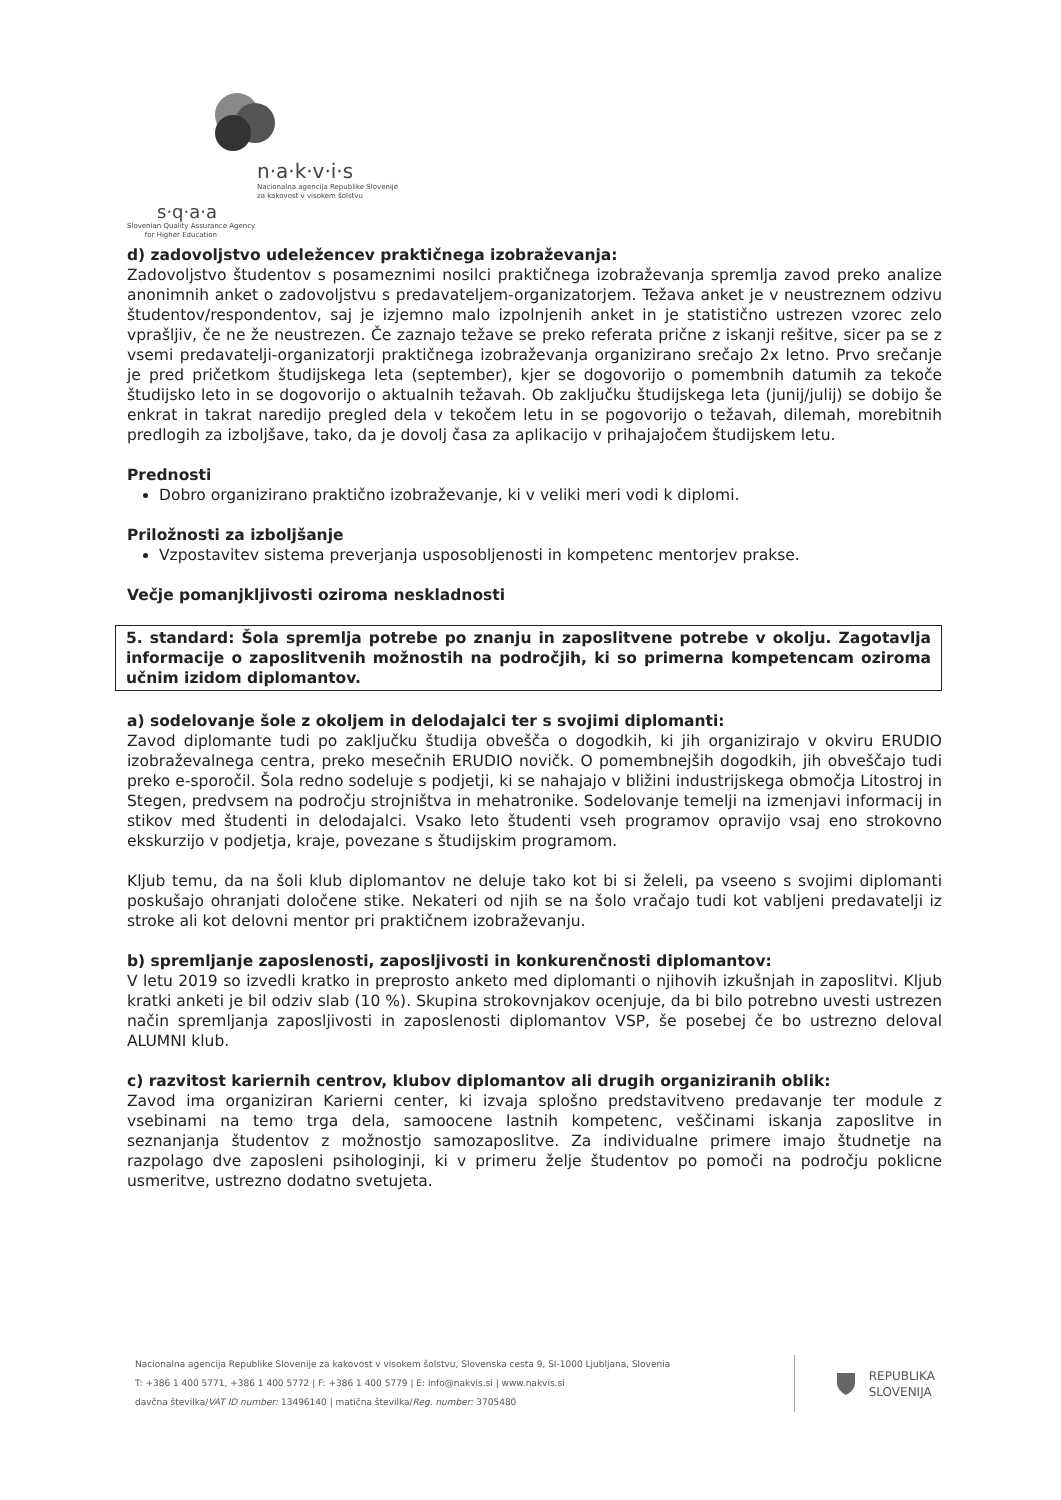n·a·k·v·i·s
Nacionalna agencija Republike Slovenije
za kakovost v visokem šolstvu
s·q·a·a
Slovenian Quality Assurance Agency
for Higher Education
d) zadovoljstvo udeležencev praktičnega izobraževanja:
Zadovoljstvo študentov s posameznimi nosilci praktičnega izobraževanja spremlja zavod preko analize anonimnih anket o zadovoljstvu s predavateljem-organizatorjem. Težava anket je v neustreznem odzivu študentov/respondentov, saj je izjemno malo izpolnjenih anket in je statistično ustrezen vzorec zelo vprašljiv, če ne že neustrezen. Če zaznajo težave se preko referata prične z iskanji rešitve, sicer pa se z vsemi predavatelji-organizatorji praktičnega izobraževanja organizirano srečajo 2x letno. Prvo srečanje je pred pričetkom študijskega leta (september), kjer se dogovorijo o pomembnih datumih za tekoče študijsko leto in se dogovorijo o aktualnih težavah. Ob zaključku študijskega leta (junij/julij) se dobijo še enkrat in takrat naredijo pregled dela v tekočem letu in se pogovorijo o težavah, dilemah, morebitnih predlogih za izboljšave, tako, da je dovolj časa za aplikacijo v prihajajočem študijskem letu.
Prednosti
Dobro organizirano praktično izobraževanje, ki v veliki meri vodi k diplomi.
Priložnosti za izboljšanje
Vzpostavitev sistema preverjanja usposobljenosti in kompetenc mentorjev prakse.
Večje pomanjkljivosti oziroma neskladnosti
5. standard: Šola spremlja potrebe po znanju in zaposlitvene potrebe v okolju. Zagotavlja informacije o zaposlitvenih možnostih na področjih, ki so primerna kompetencam oziroma učnim izidom diplomantov.
a) sodelovanje šole z okoljem in delodajalci ter s svojimi diplomanti:
Zavod diplomante tudi po zaključku študija obvešča o dogodkih, ki jih organizirajo v okviru ERUDIO izobraževalnega centra, preko mesečnih ERUDIO novičk. O pomembnejših dogodkih, jih obveščajo tudi preko e-sporočil. Šola redno sodeluje s podjetji, ki se nahajajo v bližini industrijskega območja Litostroj in Stegen, predvsem na področju strojništva in mehatronike. Sodelovanje temelji na izmenjavi informacij in stikov med študenti in delodajalci. Vsako leto študenti vseh programov opravijo vsaj eno strokovno ekskurzijo v podjetja, kraje, povezane s študijskim programom.
Kljub temu, da na šoli klub diplomantov ne deluje tako kot bi si želeli, pa vseeno s svojimi diplomanti poskušajo ohranjati določene stike. Nekateri od njih se na šolo vračajo tudi kot vabljeni predavatelji iz stroke ali kot delovni mentor pri praktičnem izobraževanju.
b) spremljanje zaposlenosti, zaposljivosti in konkurenčnosti diplomantov:
V letu 2019 so izvedli kratko in preprosto anketo med diplomanti o njihovih izkušnjah in zaposlitvi. Kljub kratki anketi je bil odziv slab (10 %). Skupina strokovnjakov ocenjuje, da bi bilo potrebno uvesti ustrezen način spremljanja zaposljivosti in zaposlenosti diplomantov VSP, še posebej če bo ustrezno deloval ALUMNI klub.
c) razvitost kariernih centrov, klubov diplomantov ali drugih organiziranih oblik:
Zavod ima organiziran Karierni center, ki izvaja splošno predstavitveno predavanje ter module z vsebinami na temo trga dela, samoocene lastnih kompetenc, veščinami iskanja zaposlitve in seznanjanja študentov z možnostjo samozaposlitve. Za individualne primere imajo študnetje na razpolago dve zaposleni psihologinji, ki v primeru želje študentov po pomoči na področju poklicne usmeritve, ustrezno dodatno svetujeta.
Nacionalna agencija Republike Slovenije za kakovost v visokem šolstvu, Slovenska cesta 9, SI-1000 Ljubljana, Slovenia
T: +386 1 400 5771, +386 1 400 5772 | F: +386 1 400 5779 | E: info@nakvis.si | www.nakvis.si
davčna številka/VAT ID number: 13496140 | matična številka/Reg. number: 3705480
REPUBLIKA
SLOVENIJA